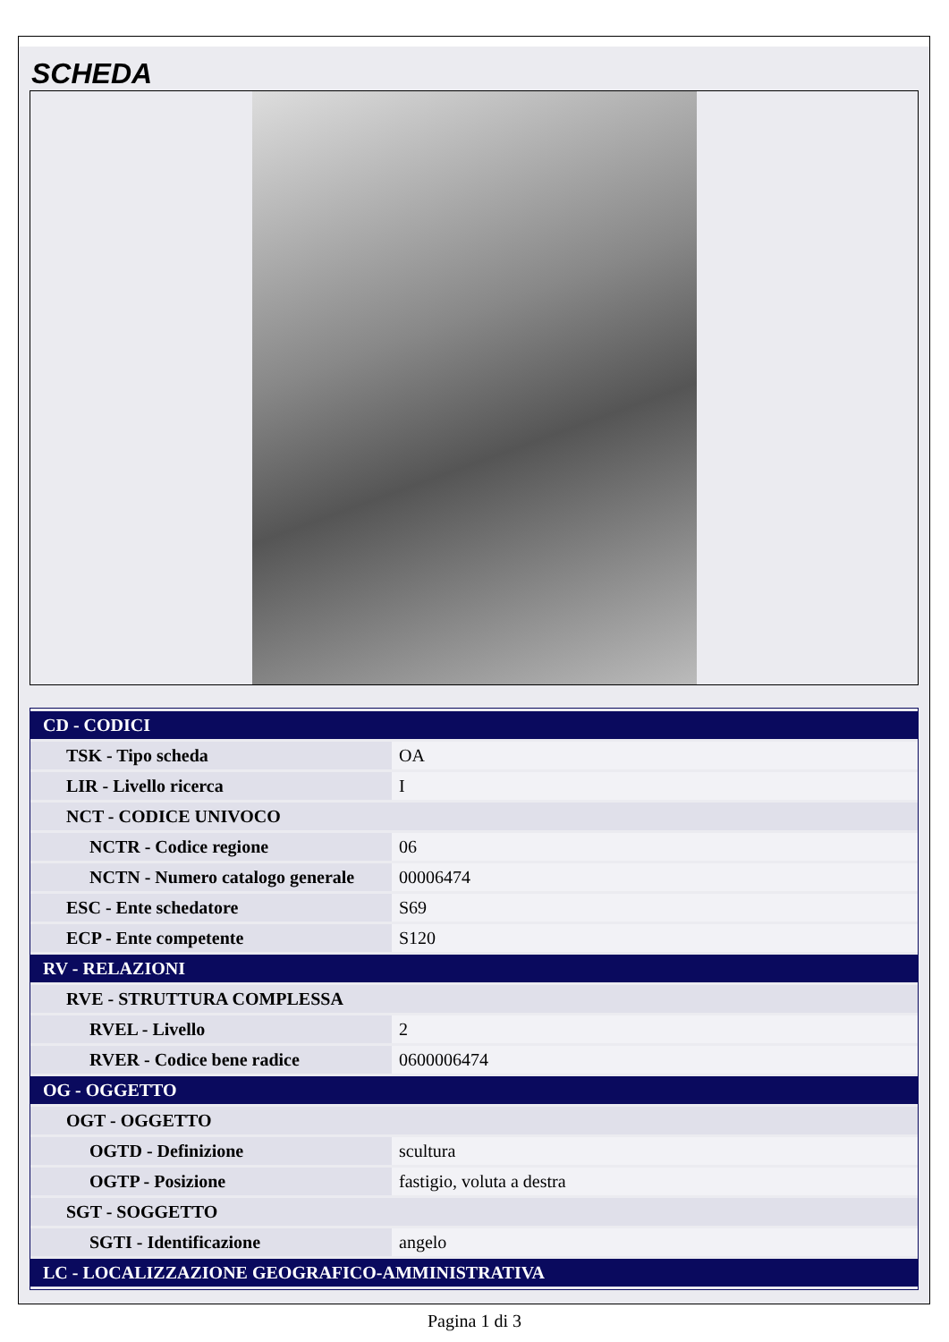SCHEDA
| CD - CODICI | |
| TSK - Tipo scheda | OA |
| LIR - Livello ricerca | I |
| NCT - CODICE UNIVOCO | |
| NCTR - Codice regione | 06 |
| NCTN - Numero catalogo generale | 00006474 |
| ESC - Ente schedatore | S69 |
| ECP - Ente competente | S120 |
| RV - RELAZIONI | |
| RVE - STRUTTURA COMPLESSA | |
| RVEL - Livello | 2 |
| RVER - Codice bene radice | 0600006474 |
| OG - OGGETTO | |
| OGT - OGGETTO | |
| OGTD - Definizione | scultura |
| OGTP - Posizione | fastigio, voluta a destra |
| SGT - SOGGETTO | |
| SGTI - Identificazione | angelo |
| LC - LOCALIZZAZIONE GEOGRAFICO-AMMINISTRATIVA | |
Pagina 1 di 3